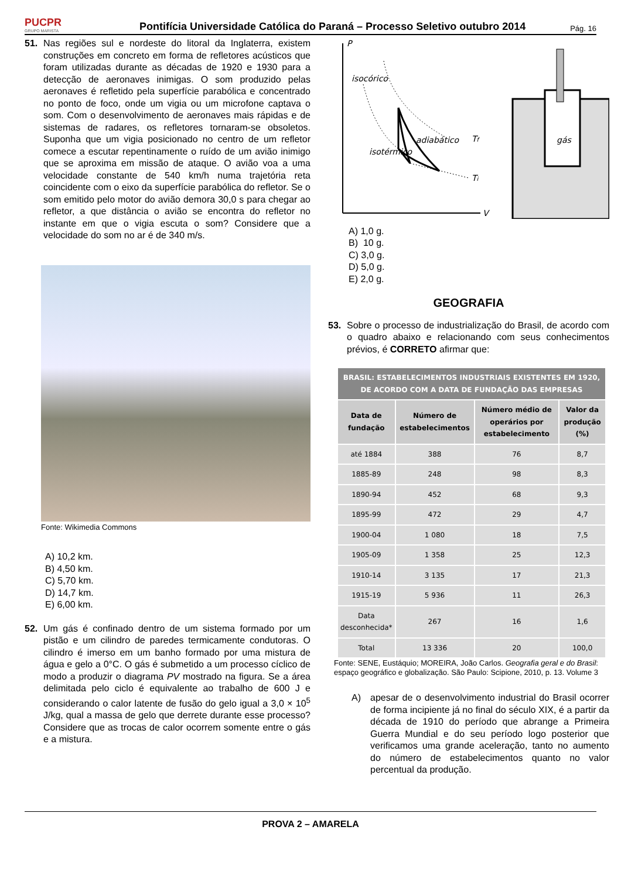PUCPR
GRUPO MARISTA
Pontifícia Universidade Católica do Paraná – Processo Seletivo outubro 2014
Pág. 16
51. Nas regiões sul e nordeste do litoral da Inglaterra, existem construções em concreto em forma de refletores acústicos que foram utilizadas durante as décadas de 1920 e 1930 para a detecção de aeronaves inimigas. O som produzido pelas aeronaves é refletido pela superfície parabólica e concentrado no ponto de foco, onde um vigia ou um microfone captava o som. Com o desenvolvimento de aeronaves mais rápidas e de sistemas de radares, os refletores tornaram-se obsoletos. Suponha que um vigia posicionado no centro de um refletor comece a escutar repentinamente o ruído de um avião inimigo que se aproxima em missão de ataque. O avião voa a uma velocidade constante de 540 km/h numa trajetória reta coincidente com o eixo da superfície parabólica do refletor. Se o som emitido pelo motor do avião demora 30,0 s para chegar ao refletor, a que distância o avião se encontra do refletor no instante em que o vigia escuta o som? Considere que a velocidade do som no ar é de 340 m/s.
Fonte: Wikimedia Commons
A) 10,2 km.
B) 4,50 km.
C) 5,70 km.
D) 14,7 km.
E) 6,00 km.
52. Um gás é confinado dentro de um sistema formado por um pistão e um cilindro de paredes termicamente condutoras. O cilindro é imerso em um banho formado por uma mistura de água e gelo a 0°C. O gás é submetido a um processo cíclico de modo a produzir o diagrama PV mostrado na figura. Se a área delimitada pelo ciclo é equivalente ao trabalho de 600 J e considerando o calor latente de fusão do gelo igual a 3,0 × 10<sup>5</sup> J/kg, qual a massa de gelo que derrete durante esse processo? Considere que as trocas de calor ocorrem somente entre o gás e a mistura.
P
V
isocórico
adiabático
isotérmico
Tf
Ti
gás
A) 1,0 g.
B) 10 g.
C) 3,0 g.
D) 5,0 g.
E) 2,0 g.
GEOGRAFIA
53. Sobre o processo de industrialização do Brasil, de acordo com o quadro abaixo e relacionando com seus conhecimentos prévios, é CORRETO afirmar que:
| BRASIL: ESTABELECIMENTOS INDUSTRIAIS EXISTENTES EM 1920, DE ACORDO COM A DATA DE FUNDAÇÃO DAS EMPRESAS | | | |
| --- | --- | --- | --- |
| Data de fundação | Número de estabelecimentos | Número médio de operários por estabelecimento | Valor da produção (%) |
| até 1884 | 388 | 76 | 8,7 |
| 1885-89 | 248 | 98 | 8,3 |
| 1890-94 | 452 | 68 | 9,3 |
| 1895-99 | 472 | 29 | 4,7 |
| 1900-04 | 1 080 | 18 | 7,5 |
| 1905-09 | 1 358 | 25 | 12,3 |
| 1910-14 | 3 135 | 17 | 21,3 |
| 1915-19 | 5 936 | 11 | 26,3 |
| Data desconhecida* | 267 | 16 | 1,6 |
| Total | 13 336 | 20 | 100,0 |
Fonte: SENE, Eustáquio; MOREIRA, João Carlos. Geografia geral e do Brasil: espaço geográfico e globalização. São Paulo: Scipione, 2010, p. 13. Volume 3
A) apesar de o desenvolvimento industrial do Brasil ocorrer de forma incipiente já no final do século XIX, é a partir da década de 1910 do período que abrange a Primeira Guerra Mundial e do seu período logo posterior que verificamos uma grande aceleração, tanto no aumento do número de estabelecimentos quanto no valor percentual da produção.
PROVA 2 – AMARELA